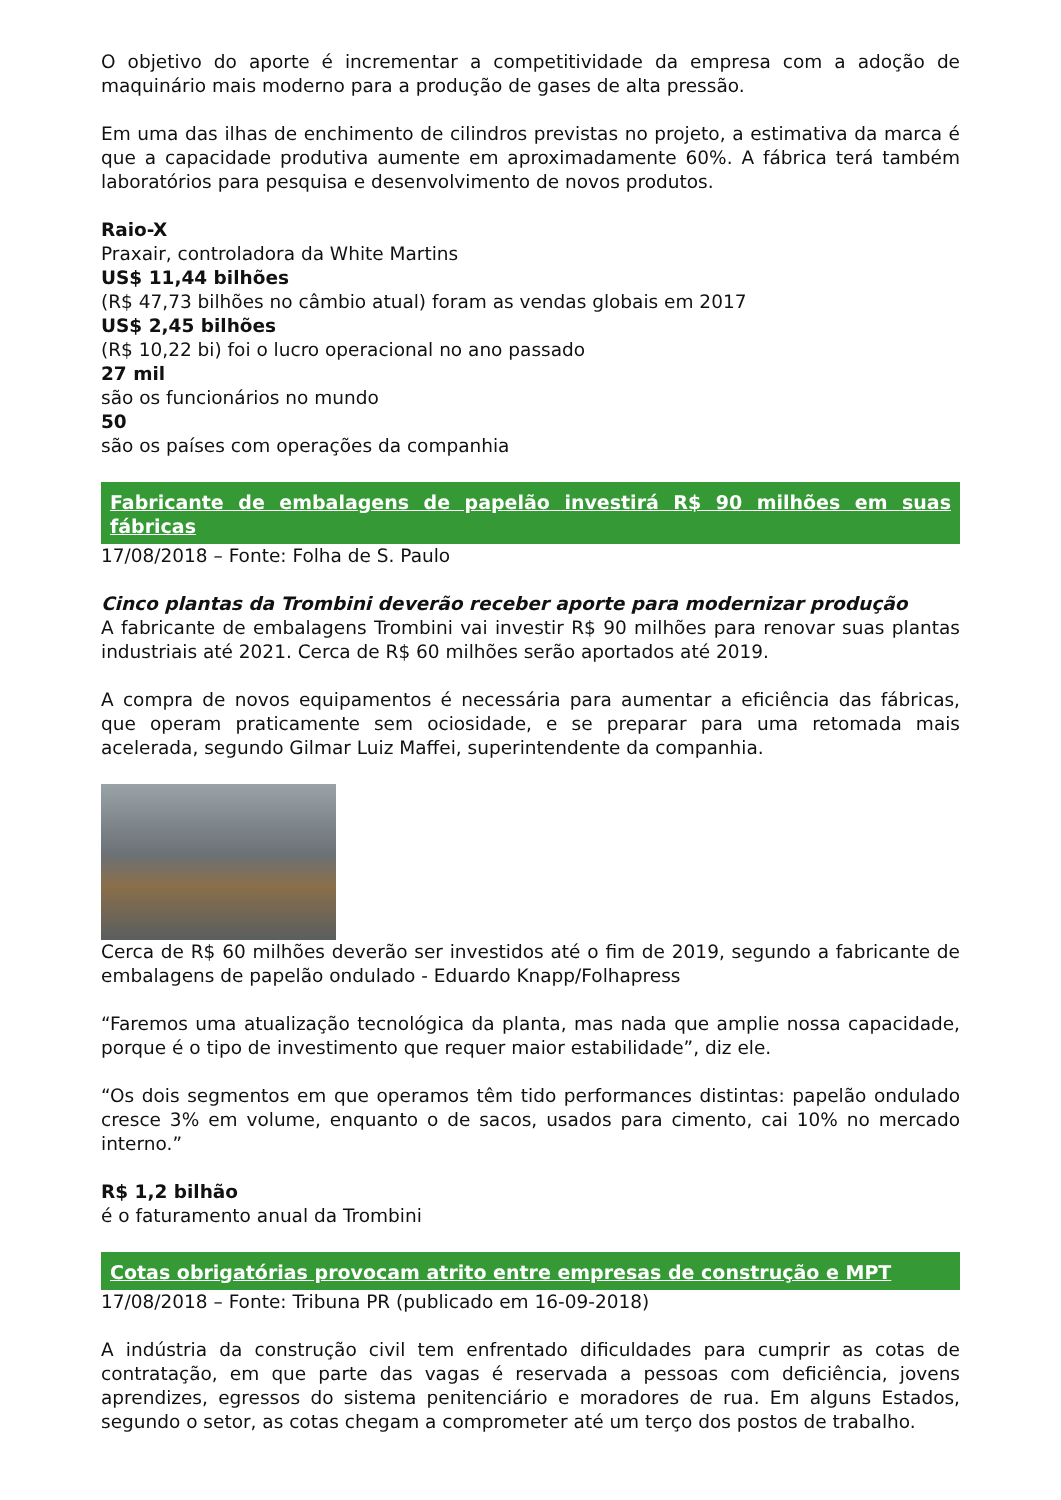O objetivo do aporte é incrementar a competitividade da empresa com a adoção de maquinário mais moderno para a produção de gases de alta pressão.
Em uma das ilhas de enchimento de cilindros previstas no projeto, a estimativa da marca é que a capacidade produtiva aumente em aproximadamente 60%. A fábrica terá também laboratórios para pesquisa e desenvolvimento de novos produtos.
Raio-X
Praxair, controladora da White Martins
US$ 11,44 bilhões
(R$ 47,73 bilhões no câmbio atual) foram as vendas globais em 2017
US$ 2,45 bilhões
(R$ 10,22 bi) foi o lucro operacional no ano passado
27 mil
são os funcionários no mundo
50
são os países com operações da companhia
Fabricante de embalagens de papelão investirá R$ 90 milhões em suas fábricas
17/08/2018 – Fonte: Folha de S. Paulo
Cinco plantas da Trombini deverão receber aporte para modernizar produção
A fabricante de embalagens Trombini vai investir R$ 90 milhões para renovar suas plantas industriais até 2021. Cerca de R$ 60 milhões serão aportados até 2019.
A compra de novos equipamentos é necessária para aumentar a eficiência das fábricas, que operam praticamente sem ociosidade, e se preparar para uma retomada mais acelerada, segundo Gilmar Luiz Maffei, superintendente da companhia.
Cerca de R$ 60 milhões deverão ser investidos até o fim de 2019, segundo a fabricante de embalagens de papelão ondulado - Eduardo Knapp/Folhapress
“Faremos uma atualização tecnológica da planta, mas nada que amplie nossa capacidade, porque é o tipo de investimento que requer maior estabilidade”, diz ele.
“Os dois segmentos em que operamos têm tido performances distintas: papelão ondulado cresce 3% em volume, enquanto o de sacos, usados para cimento, cai 10% no mercado interno.”
R$ 1,2 bilhão
é o faturamento anual da Trombini
Cotas obrigatórias provocam atrito entre empresas de construção e MPT
17/08/2018 – Fonte: Tribuna PR (publicado em 16-09-2018)
A indústria da construção civil tem enfrentado dificuldades para cumprir as cotas de contratação, em que parte das vagas é reservada a pessoas com deficiência, jovens aprendizes, egressos do sistema penitenciário e moradores de rua. Em alguns Estados, segundo o setor, as cotas chegam a comprometer até um terço dos postos de trabalho.